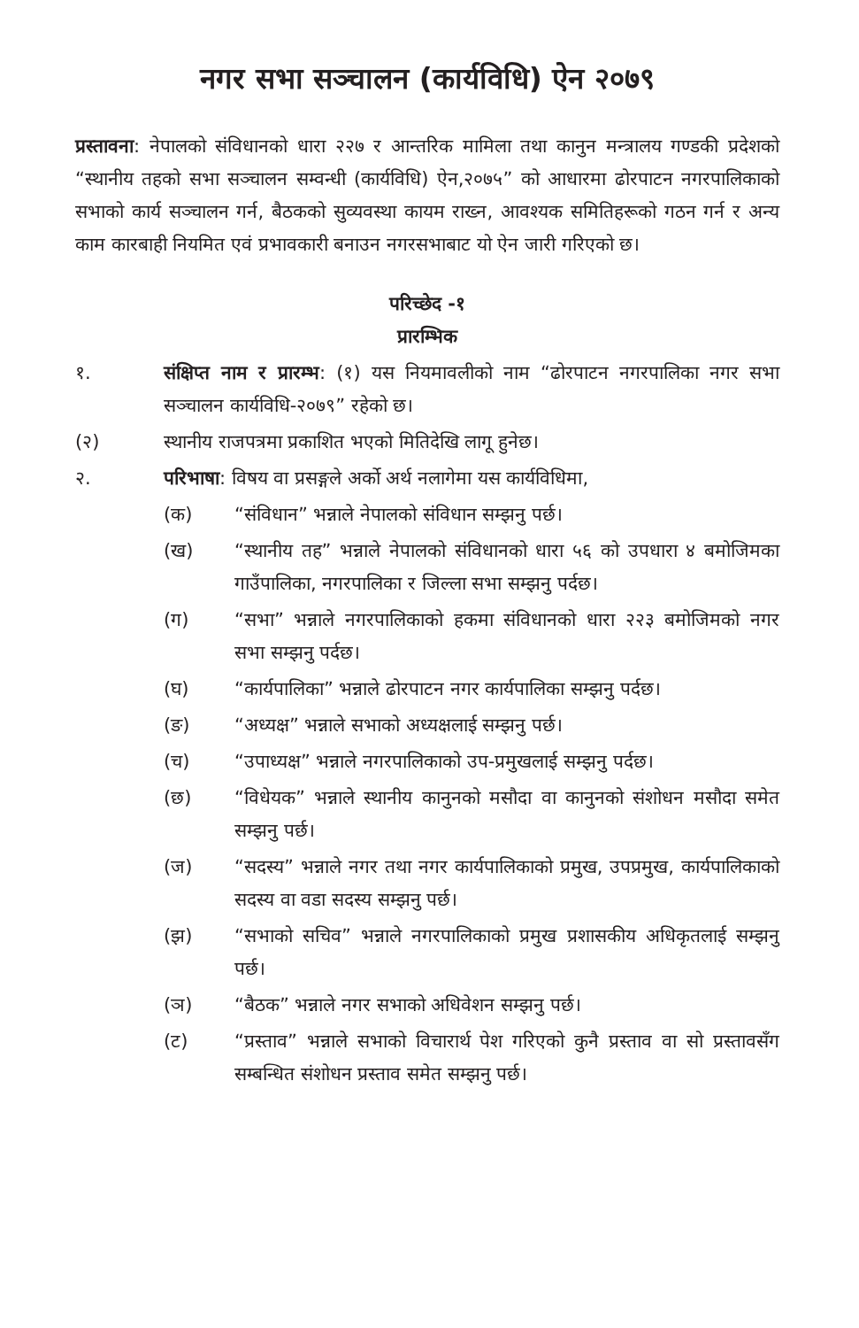नगर सभा सञ्चालन (कार्यविधि) ऐन २०७९
प्रस्तावना: नेपालको संविधानको धारा २२७ र आन्तरिक मामिला तथा कानुन मन्त्रालय गण्डकी प्रदेशको “स्थानीय तहको सभा सञ्चालन सम्वन्धी (कार्यविधि) ऐन,२०७५” को आधारमा ढोरपाटन नगरपालिकाको सभाको कार्य सञ्चालन गर्न, बैठकको सुव्यवस्था कायम राख्न, आवश्यक समितिहरूको गठन गर्न र अन्य काम कारबाही नियमित एवं प्रभावकारी बनाउन नगरसभाबाट यो ऐन जारी गरिएको छ।
परिच्छेद -१
प्रारम्भिक
१. संक्षिप्त नाम र प्रारम्भ: (१) यस नियमावलीको नाम “ढोरपाटन नगरपालिका नगर सभा सञ्चालन कार्यविधि-२०७९” रहेको छ।
(२) स्थानीय राजपत्रमा प्रकाशित भएको मितिदेखि लागू हुनेछ।
२. परिभाषा: विषय वा प्रसङ्गले अर्को अर्थ नलागेमा यस कार्यविधिमा,
(क) “संविधान” भन्नाले नेपालको संविधान सम्झनु पर्छ।
(ख) “स्थानीय तह” भन्नाले नेपालको संविधानको धारा ५६ को उपधारा ४ बमोजिमका गाउँपालिका, नगरपालिका र जिल्ला सभा सम्झनु पर्दछ।
(ग) “सभा” भन्नाले नगरपालिकाको हकमा संविधानको धारा २२३ बमोजिमको नगर सभा सम्झनु पर्दछ।
(घ) “कार्यपालिका” भन्नाले ढोरपाटन नगर कार्यपालिका सम्झनु पर्दछ।
(ङ) “अध्यक्ष” भन्नाले सभाको अध्यक्षलाई सम्झनु पर्छ।
(च) “उपाध्यक्ष” भन्नाले नगरपालिकाको उप-प्रमुखलाई सम्झनु पर्दछ।
(छ) “विधेयक” भन्नाले स्थानीय कानुनको मसौदा वा कानुनको संशोधन मसौदा समेत सम्झनु पर्छ।
(ज) “सदस्य” भन्नाले नगर तथा नगर कार्यपालिकाको प्रमुख, उपप्रमुख, कार्यपालिकाको सदस्य वा वडा सदस्य सम्झनु पर्छ।
(झ) “सभाको सचिव” भन्नाले नगरपालिकाको प्रमुख प्रशासकीय अधिकृतलाई सम्झनु पर्छ।
(ञ) “बैठक” भन्नाले नगर सभाको अधिवेशन सम्झनु पर्छ।
(ट) “प्रस्ताव” भन्नाले सभाको विचारार्थ पेश गरिएको कुनै प्रस्ताव वा सो प्रस्तावसँग सम्बन्धित संशोधन प्रस्ताव समेत सम्झनु पर्छ।